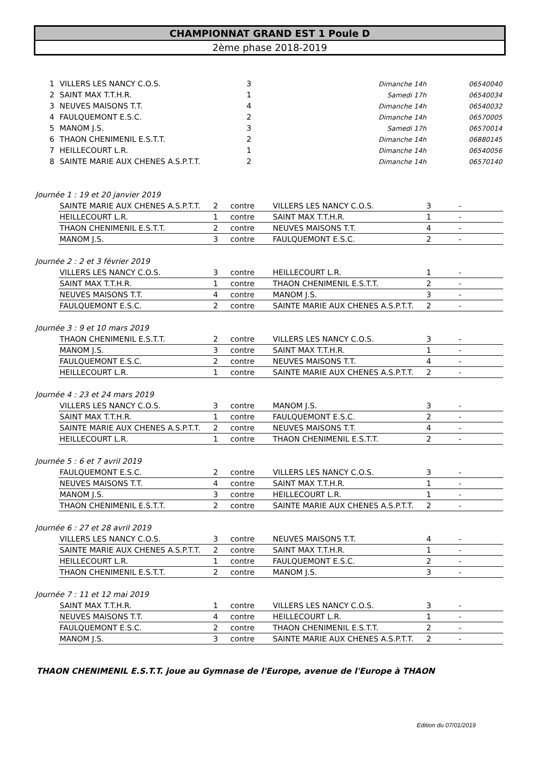CHAMPIONNAT GRAND EST 1 Poule D
2ème phase 2018-2019
| 1 | VILLERS LES NANCY C.O.S. | 3 | Dimanche 14h | 06540040 |
| 2 | SAINT MAX T.T.H.R. | 1 | Samedi 17h | 06540034 |
| 3 | NEUVES MAISONS T.T. | 4 | Dimanche 14h | 06540032 |
| 4 | FAULQUEMONT E.S.C. | 2 | Dimanche 14h | 06570005 |
| 5 | MANOM J.S. | 3 | Samedi 17h | 06570014 |
| 6 | THAON CHENIMENIL E.S.T.T. | 2 | Dimanche 14h | 06880145 |
| 7 | HEILLECOURT L.R. | 1 | Dimanche 14h | 06540056 |
| 8 | SAINTE MARIE AUX CHENES A.S.P.T.T. | 2 | Dimanche 14h | 06570140 |
Journée 1 : 19 et 20 janvier 2019
| SAINTE MARIE AUX CHENES A.S.P.T.T. | 2 | contre | VILLERS LES NANCY C.O.S. | 3 | - |
| HEILLECOURT L.R. | 1 | contre | SAINT MAX T.T.H.R. | 1 | - |
| THAON CHENIMENIL E.S.T.T. | 2 | contre | NEUVES MAISONS T.T. | 4 | - |
| MANOM J.S. | 3 | contre | FAULQUEMONT E.S.C. | 2 | - |
Journée 2 : 2 et 3 février 2019
| VILLERS LES NANCY C.O.S. | 3 | contre | HEILLECOURT L.R. | 1 | - |
| SAINT MAX T.T.H.R. | 1 | contre | THAON CHENIMENIL E.S.T.T. | 2 | - |
| NEUVES MAISONS T.T. | 4 | contre | MANOM J.S. | 3 | - |
| FAULQUEMONT E.S.C. | 2 | contre | SAINTE MARIE AUX CHENES A.S.P.T.T. | 2 | - |
Journée 3 : 9 et 10 mars 2019
| THAON CHENIMENIL E.S.T.T. | 2 | contre | VILLERS LES NANCY C.O.S. | 3 | - |
| MANOM J.S. | 3 | contre | SAINT MAX T.T.H.R. | 1 | - |
| FAULQUEMONT E.S.C. | 2 | contre | NEUVES MAISONS T.T. | 4 | - |
| HEILLECOURT L.R. | 1 | contre | SAINTE MARIE AUX CHENES A.S.P.T.T. | 2 | - |
Journée 4 : 23 et 24 mars 2019
| VILLERS LES NANCY C.O.S. | 3 | contre | MANOM J.S. | 3 | - |
| SAINT MAX T.T.H.R. | 1 | contre | FAULQUEMONT E.S.C. | 2 | - |
| SAINTE MARIE AUX CHENES A.S.P.T.T. | 2 | contre | NEUVES MAISONS T.T. | 4 | - |
| HEILLECOURT L.R. | 1 | contre | THAON CHENIMENIL E.S.T.T. | 2 | - |
Journée 5 : 6 et 7 avril 2019
| FAULQUEMONT E.S.C. | 2 | contre | VILLERS LES NANCY C.O.S. | 3 | - |
| NEUVES MAISONS T.T. | 4 | contre | SAINT MAX T.T.H.R. | 1 | - |
| MANOM J.S. | 3 | contre | HEILLECOURT L.R. | 1 | - |
| THAON CHENIMENIL E.S.T.T. | 2 | contre | SAINTE MARIE AUX CHENES A.S.P.T.T. | 2 | - |
Journée 6 : 27 et 28 avril 2019
| VILLERS LES NANCY C.O.S. | 3 | contre | NEUVES MAISONS T.T. | 4 | - |
| SAINTE MARIE AUX CHENES A.S.P.T.T. | 2 | contre | SAINT MAX T.T.H.R. | 1 | - |
| HEILLECOURT L.R. | 1 | contre | FAULQUEMONT E.S.C. | 2 | - |
| THAON CHENIMENIL E.S.T.T. | 2 | contre | MANOM J.S. | 3 | - |
Journée 7 : 11 et 12 mai 2019
| SAINT MAX T.T.H.R. | 1 | contre | VILLERS LES NANCY C.O.S. | 3 | - |
| NEUVES MAISONS T.T. | 4 | contre | HEILLECOURT L.R. | 1 | - |
| FAULQUEMONT E.S.C. | 2 | contre | THAON CHENIMENIL E.S.T.T. | 2 | - |
| MANOM J.S. | 3 | contre | SAINTE MARIE AUX CHENES A.S.P.T.T. | 2 | - |
THAON CHENIMENIL E.S.T.T. joue au Gymnase de l'Europe, avenue de l'Europe à THAON
Edition du 07/01/2019